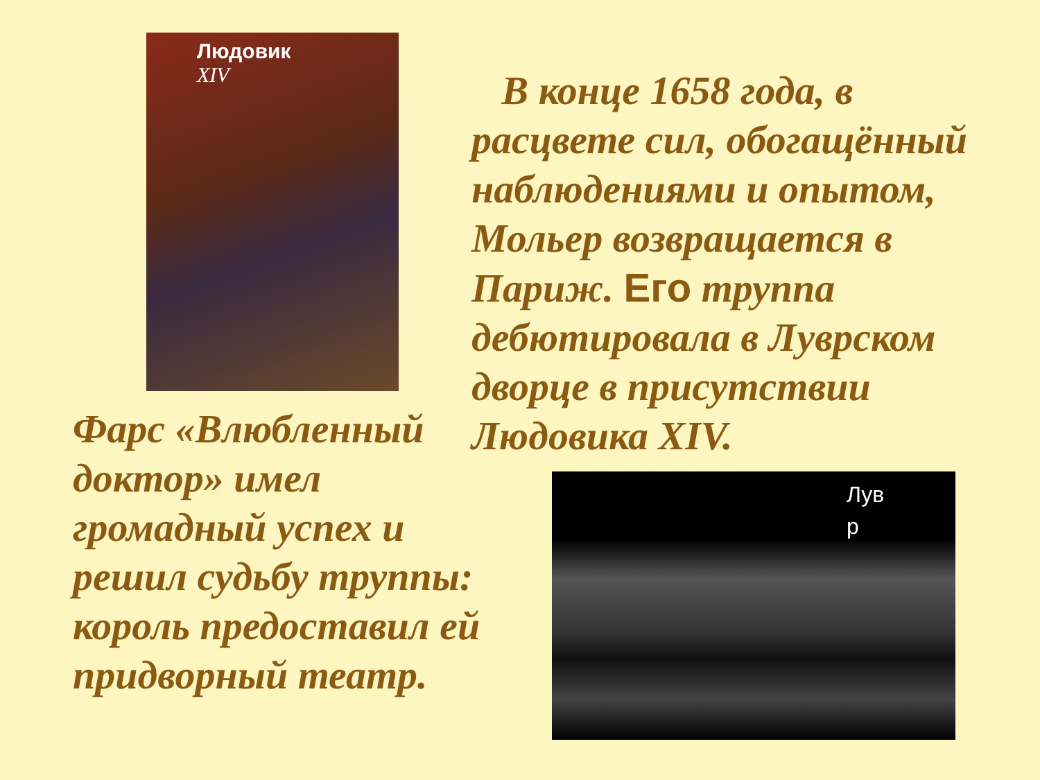Людовик
XIV
В конце 1658 года, в расцвете сил, обогащённый наблюдениями и опытом, Мольер возвращается в Париж. Его труппа дебютировала в Луврском дворце в присутствии Людовика XIV.
Фарс «Влюбленный доктор» имел громадный успех и решил судьбу труппы: король предоставил ей придворный театр.
Лув
р